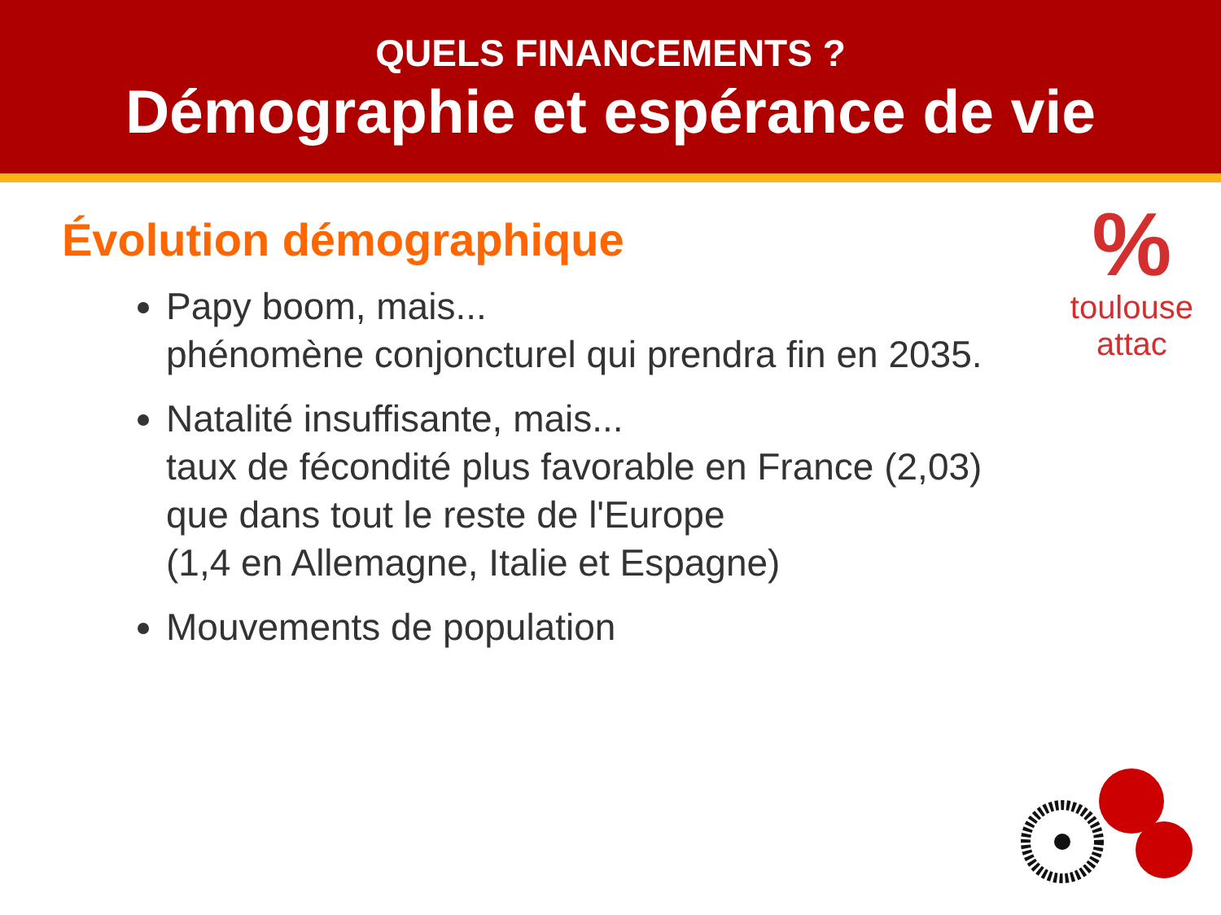QUELS FINANCEMENTS ?
Démographie et espérance de vie
%
toulouse
attac
Évolution démographique
Papy boom, mais...
phénomène conjoncturel qui prendra fin en 2035.
Natalité insuffisante, mais...
taux de fécondité plus favorable en France (2,03)
que dans tout le reste de l'Europe
(1,4 en Allemagne, Italie et Espagne)
Mouvements de population